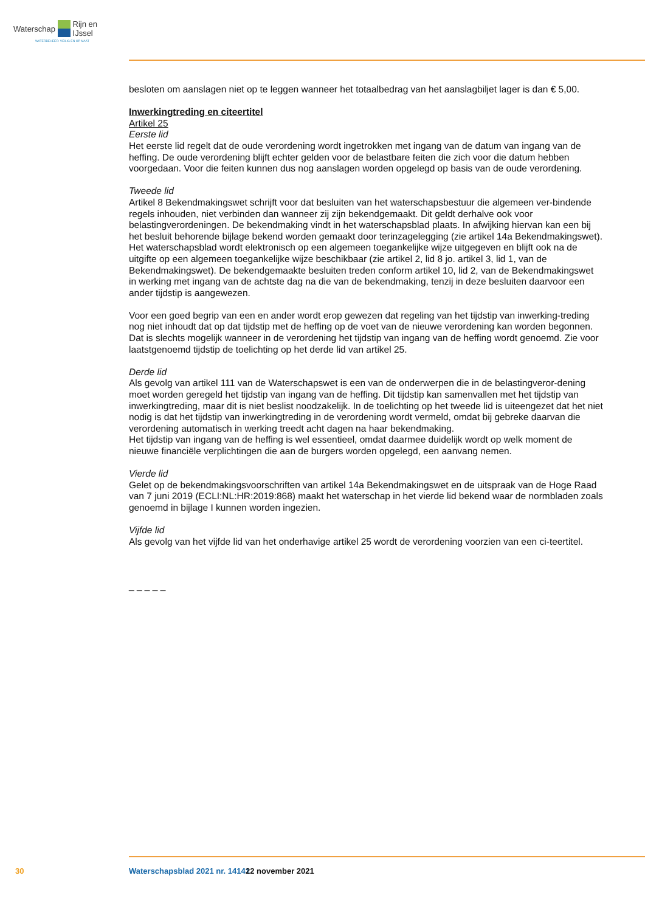Waterschap Rijn en IJssel
WATERBEHEER: VEILIG EN OP MAAT
besloten om aanslagen niet op te leggen wanneer het totaalbedrag van het aanslagbiljet lager is dan € 5,00.
Inwerkingtreding en citeertitel
Artikel 25
Eerste lid
Het eerste lid regelt dat de oude verordening wordt ingetrokken met ingang van de datum van ingang van de heffing. De oude verordening blijft echter gelden voor de belastbare feiten die zich voor die datum hebben voorgedaan. Voor die feiten kunnen dus nog aanslagen worden opgelegd op basis van de oude verordening.
Tweede lid
Artikel 8 Bekendmakingswet schrijft voor dat besluiten van het waterschapsbestuur die algemeen ver-bindende regels inhouden, niet verbinden dan wanneer zij zijn bekendgemaakt. Dit geldt derhalve ook voor belastingverordeningen. De bekendmaking vindt in het waterschapsblad plaats. In afwijking hiervan kan een bij het besluit behorende bijlage bekend worden gemaakt door terinzagelegging (zie artikel 14a Bekendmakingswet). Het waterschapsblad wordt elektronisch op een algemeen toegankelijke wijze uitgegeven en blijft ook na de uitgifte op een algemeen toegankelijke wijze beschikbaar (zie artikel 2, lid 8 jo. artikel 3, lid 1, van de Bekendmakingswet). De bekendgemaakte besluiten treden conform artikel 10, lid 2, van de Bekendmakingswet in werking met ingang van de achtste dag na die van de bekendmaking, tenzij in deze besluiten daarvoor een ander tijdstip is aangewezen.
Voor een goed begrip van een en ander wordt erop gewezen dat regeling van het tijdstip van inwerking-treding nog niet inhoudt dat op dat tijdstip met de heffing op de voet van de nieuwe verordening kan worden begonnen. Dat is slechts mogelijk wanneer in de verordening het tijdstip van ingang van de heffing wordt genoemd. Zie voor laatstgenoemd tijdstip de toelichting op het derde lid van artikel 25.
Derde lid
Als gevolg van artikel 111 van de Waterschapswet is een van de onderwerpen die in de belastingveror-dening moet worden geregeld het tijdstip van ingang van de heffing. Dit tijdstip kan samenvallen met het tijdstip van inwerkingtreding, maar dit is niet beslist noodzakelijk. In de toelichting op het tweede lid is uiteengezet dat het niet nodig is dat het tijdstip van inwerkingtreding in de verordening wordt vermeld, omdat bij gebreke daarvan die verordening automatisch in werking treedt acht dagen na haar bekendmaking.
Het tijdstip van ingang van de heffing is wel essentieel, omdat daarmee duidelijk wordt op welk moment de nieuwe financiële verplichtingen die aan de burgers worden opgelegd, een aanvang nemen.
Vierde lid
Gelet op de bekendmakingsvoorschriften van artikel 14a Bekendmakingswet en de uitspraak van de Hoge Raad van 7 juni 2019 (ECLI:NL:HR:2019:868) maakt het waterschap in het vierde lid bekend waar de normbladen zoals genoemd in bijlage I kunnen worden ingezien.
Vijfde lid
Als gevolg van het vijfde lid van het onderhavige artikel 25 wordt de verordening voorzien van een ci-teertitel.
_ _ _ _ _
30 Waterschapsblad 2021 nr. 14141 22 november 2021